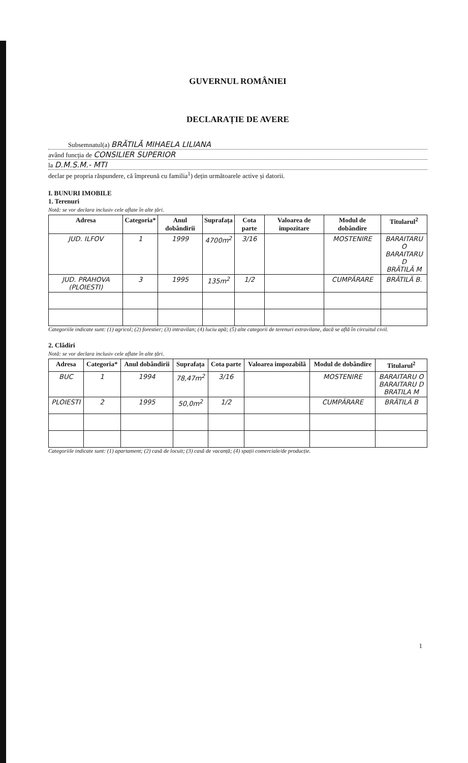GUVERNUL ROMÂNIEI
DECLARAȚIE DE AVERE
Subsemnatul(a) BRĂTILĂ MIHAELA LILIANA
având funcția de CONSILIER SUPERIOR
la D.M.S.M.- MTI
declar pe propria răspundere, că împreună cu familia<sup>1</sup>) dețin următoarele active și datorii.
I. BUNURI IMOBILE
1. Terenuri
Notă: se vor declara inclusiv cele aflate în alte țări.
| Adresa | Categoria* | Anul dobândirii | Suprafața | Cota parte | Valoarea de impozitare | Modul de dobândire | Titularul<sup>2</sup> |
| --- | --- | --- | --- | --- | --- | --- | --- |
| JUD. ILFOV | 1 | 1999 | 4700m<sup>2</sup> | 3/16 | | MOSTENIRE | BARAITARU O BARAITARU D BRĂTILĂ M |
| JUD. PRAHOVA (PLOIESTI) | 3 | 1995 | 135m<sup>2</sup> | 1/2 | | CUMPĂRARE | BRĂTILĂ B. |
Categoriile indicate sunt: (1) agricol; (2) forestier; (3) intravilan; (4) luciu apă; (5) alte categorii de terenuri extravilane, dacă se află în circuitul civil.
2. Clădiri
Notă: se vor declara inclusiv cele aflate în alte țări.
| Adresa | Categoria* | Anul dobândirii | Suprafața | Cota parte | Valoarea impozabilă | Modul de dobândire | Titularul<sup>2</sup> |
| --- | --- | --- | --- | --- | --- | --- | --- |
| BUC | 1 | 1994 | 78,47m<sup>2</sup> | 3/16 | | MOSTENIRE | BARAITARU O BARAITARU D BRATILA M |
| PLOIESTI | 2 | 1995 | 50,0m<sup>2</sup> | 1/2 | | CUMPĂRARE | BRĂTILĂ B |
Categoriile indicate sunt: (1) apartament; (2) casă de locuit; (3) casă de vacanță; (4) spații comerciale/de producție.
1